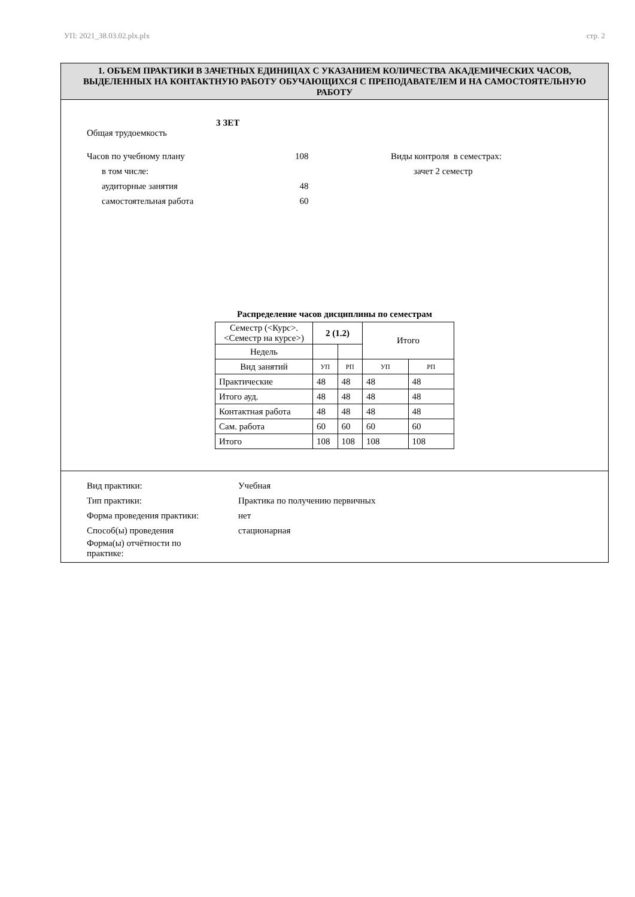УП: 2021_38.03.02.plx.plx стр. 2
1. ОБЪЕМ ПРАКТИКИ В ЗАЧЕТНЫХ ЕДИНИЦАХ С УКАЗАНИЕМ КОЛИЧЕСТВА АКАДЕМИЧЕСКИХ ЧАСОВ, ВЫДЕЛЕННЫХ НА КОНТАКТНУЮ РАБОТУ ОБУЧАЮЩИХСЯ С ПРЕПОДАВАТЕЛЕМ И НА САМОСТОЯТЕЛЬНУЮ РАБОТУ
3 ЗЕТ
Общая трудоемкость
Часов по учебному плану 108 Виды контроля в семестрах:
в том числе: зачет 2 семестр
аудиторные занятия 48
самостоятельная работа 60
Распределение часов дисциплины по семестрам
| Семестр (<Курс>.<Семестр на курсе>) | 2 (1.2) | | Итого | |
| Недель | | | | |
| Вид занятий | УП | РП | УП | РП |
| Практические | 48 | 48 | 48 | 48 |
| Итого ауд. | 48 | 48 | 48 | 48 |
| Контактная работа | 48 | 48 | 48 | 48 |
| Сам. работа | 60 | 60 | 60 | 60 |
| Итого | 108 | 108 | 108 | 108 |
Вид практики: Учебная
Тип практики: Практика по получению первичных
Форма проведения практики: нет
Способ(ы) проведения стационарная
Форма(ы) отчётности по
практике: